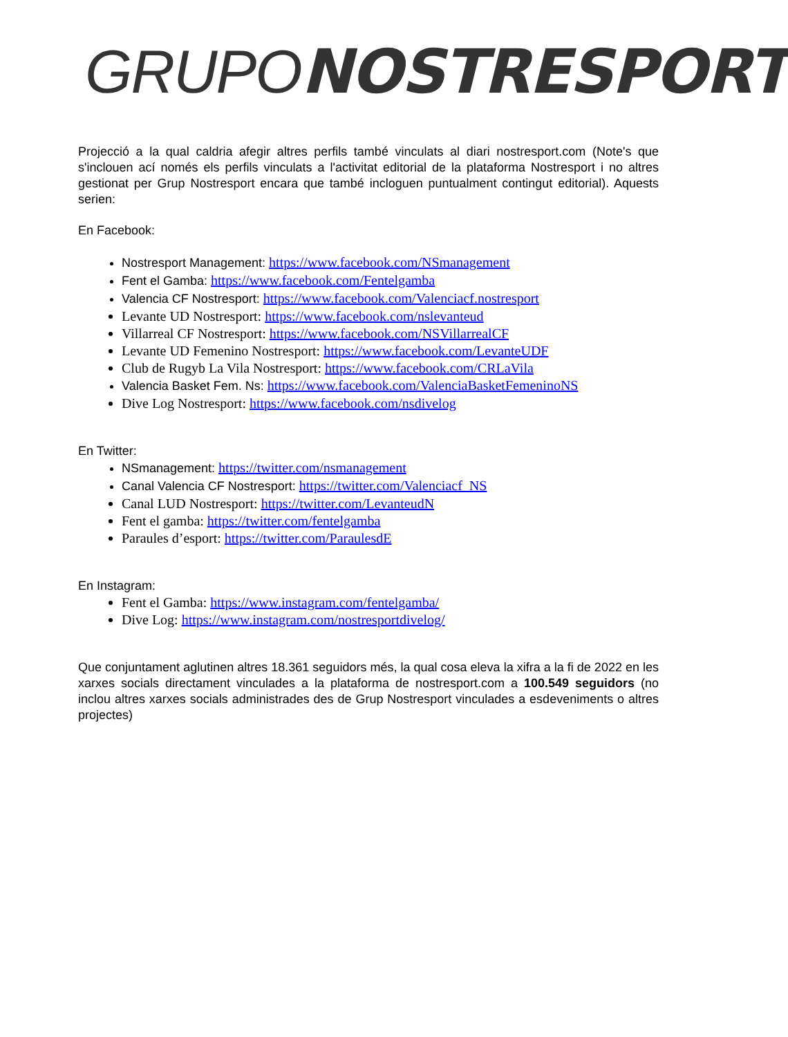GRUPO NOSTRESPORT
Projecció a la qual caldria afegir altres perfils també vinculats al diari nostresport.com (Note's que s'inclouen ací només els perfils vinculats a l'activitat editorial de la plataforma Nostresport i no altres gestionat per Grup Nostresport encara que també incloguen puntualment contingut editorial). Aquests serien:
En Facebook:
Nostresport Management: https://www.facebook.com/NSmanagement
Fent el Gamba: https://www.facebook.com/Fentelgamba
Valencia CF Nostresport: https://www.facebook.com/Valenciacf.nostresport
Levante UD Nostresport: https://www.facebook.com/nslevanteud
Villarreal CF Nostresport: https://www.facebook.com/NSVillarrealCF
Levante UD Femenino Nostresport: https://www.facebook.com/LevanteUDF
Club de Rugyb La Vila Nostresport: https://www.facebook.com/CRLaVila
Valencia Basket Fem. Ns: https://www.facebook.com/ValenciaBasketFemeninoNS
Dive Log Nostresport: https://www.facebook.com/nsdivelog
En Twitter:
NSmanagement: https://twitter.com/nsmanagement
Canal Valencia CF Nostresport: https://twitter.com/Valenciacf_NS
Canal LUD Nostresport: https://twitter.com/LevanteudN
Fent el gamba: https://twitter.com/fentelgamba
Paraules d’esport: https://twitter.com/ParaulesdE
En Instagram:
Fent el Gamba: https://www.instagram.com/fentelgamba/
Dive Log: https://www.instagram.com/nostresportdivelog/
Que conjuntament aglutinen altres 18.361 seguidors més, la qual cosa eleva la xifra a la fi de 2022 en les xarxes socials directament vinculades a la plataforma de nostresport.com a 100.549 seguidors (no inclou altres xarxes socials administrades des de Grup Nostresport vinculades a esdeveniments o altres projectes)